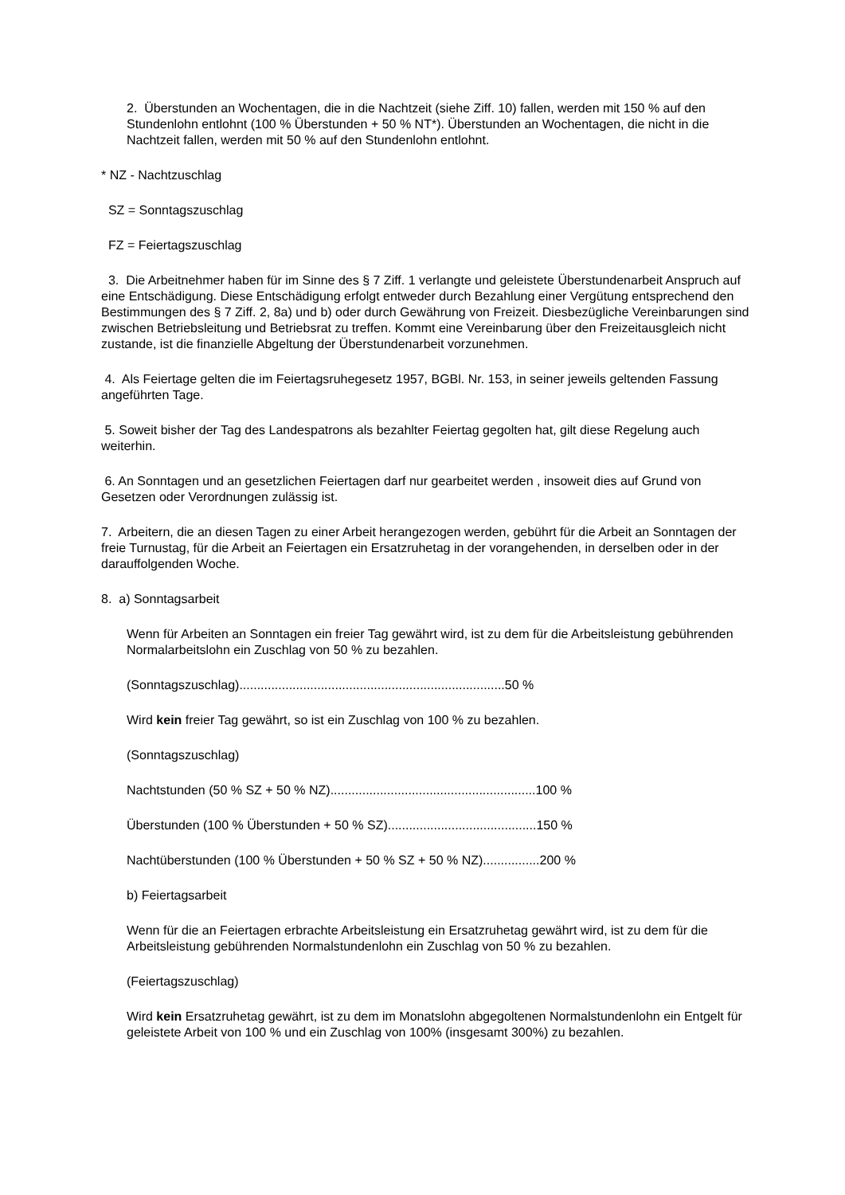2. Überstunden an Wochentagen, die in die Nachtzeit (siehe Ziff. 10) fallen, werden mit 150 % auf den Stundenlohn entlohnt (100 % Überstunden + 50 % NT*). Überstunden an Wochentagen, die nicht in die Nachtzeit fallen, werden mit 50 % auf den Stundenlohn entlohnt.
* NZ - Nachtzuschlag
SZ = Sonntagszuschlag
FZ = Feiertagszuschlag
3. Die Arbeitnehmer haben für im Sinne des § 7 Ziff. 1 verlangte und geleistete Überstundenarbeit Anspruch auf eine Entschädigung. Diese Entschädigung erfolgt entweder durch Bezahlung einer Vergütung entsprechend den Bestimmungen des § 7 Ziff. 2, 8a) und b) oder durch Gewährung von Freizeit. Diesbezügliche Vereinbarungen sind zwischen Betriebsleitung und Betriebsrat zu treffen. Kommt eine Vereinbarung über den Freizeitausgleich nicht zustande, ist die finanzielle Abgeltung der Überstundenarbeit vorzunehmen.
4. Als Feiertage gelten die im Feiertagsruhegesetz 1957, BGBl. Nr. 153, in seiner jeweils geltenden Fassung angeführten Tage.
5. Soweit bisher der Tag des Landespatrons als bezahlter Feiertag gegolten hat, gilt diese Regelung auch weiterhin.
6. An Sonntagen und an gesetzlichen Feiertagen darf nur gearbeitet werden , insoweit dies auf Grund von Gesetzen oder Verordnungen zulässig ist.
7. Arbeitern, die an diesen Tagen zu einer Arbeit herangezogen werden, gebührt für die Arbeit an Sonntagen der freie Turnustag, für die Arbeit an Feiertagen ein Ersatzruhetag in der vorangehenden, in derselben oder in der darauffolgenden Woche.
8. a) Sonntagsarbeit
Wenn für Arbeiten an Sonntagen ein freier Tag gewährt wird, ist zu dem für die Arbeitsleistung gebührenden Normalarbeitslohn ein Zuschlag von 50 % zu bezahlen.
(Sonntagszuschlag)...........................................................................50 %
Wird kein freier Tag gewährt, so ist ein Zuschlag von 100 % zu bezahlen.
(Sonntagszuschlag)
Nachtstunden (50 % SZ + 50 % NZ)..........................................................100 %
Überstunden (100 % Überstunden + 50 % SZ)..........................................150 %
Nachtüberstunden (100 % Überstunden + 50 % SZ + 50 % NZ)................200 %
b) Feiertagsarbeit
Wenn für die an Feiertagen erbrachte Arbeitsleistung ein Ersatzruhetag gewährt wird, ist zu dem für die Arbeitsleistung gebührenden Normalstundenlohn ein Zuschlag von 50 % zu bezahlen.
(Feiertagszuschlag)
Wird kein Ersatzruhetag gewährt, ist zu dem im Monatslohn abgegoltenen Normalstundenlohn ein Entgelt für geleistete Arbeit von 100 % und ein Zuschlag von 100% (insgesamt 300%) zu bezahlen.